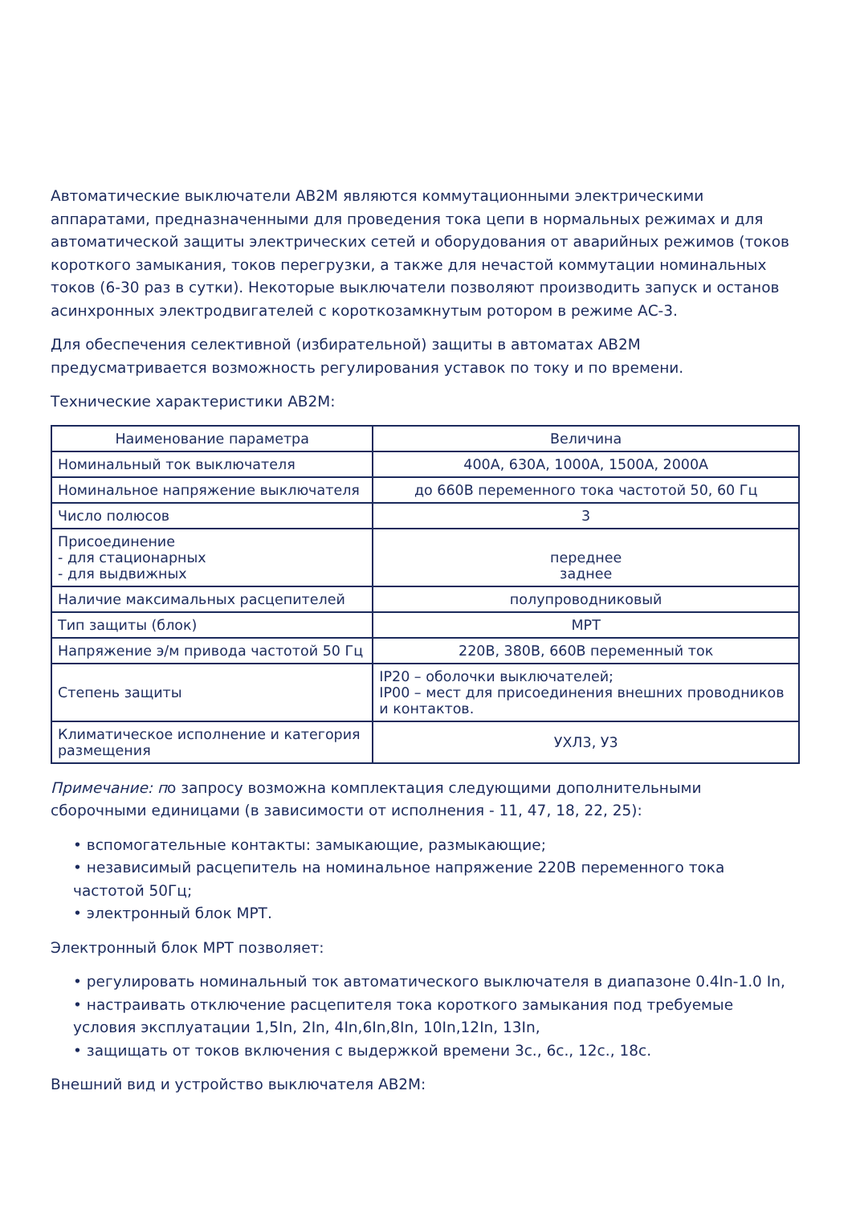Автоматические выключатели АВ2М являются коммутационными электрическими аппаратами, предназначенными для проведения тока цепи в нормальных режимах и для автоматической защиты электрических сетей и оборудования от аварийных режимов (токов короткого замыкания, токов перегрузки, а также для нечастой коммутации номинальных токов (6-30 раз в сутки). Некоторые выключатели позволяют производить запуск и останов асинхронных электродвигателей с короткозамкнутым ротором в режиме АС-3.
Для обеспечения селективной (избирательной) защиты в автоматах АВ2М предусматривается возможность регулирования уставок по току и по времени.
Технические характеристики АВ2М:
| Наименование параметра | Величина |
| --- | --- |
| Номинальный ток выключателя | 400А, 630А, 1000А, 1500А, 2000А |
| Номинальное напряжение выключателя | до 660В переменного тока частотой 50, 60 Гц |
| Число полюсов | 3 |
| Присоединение - для стационарных - для выдвижных | переднее заднее |
| Наличие максимальных расцепителей | полупроводниковый |
| Тип защиты (блок) | МРТ |
| Напряжение э/м привода частотой 50 Гц | 220В, 380В, 660В переменный ток |
| Степень защиты | IP20 – оболочки выключателей; IP00 – мест для присоединения внешних проводников и контактов. |
| Климатическое исполнение и категория размещения | УХЛ3, У3 |
Примечание: по запросу возможна комплектация следующими дополнительными сборочными единицами (в зависимости от исполнения - 11, 47, 18, 22, 25):
• вспомогательные контакты: замыкающие, размыкающие;
• независимый расцепитель на номинальное напряжение 220В переменного тока частотой 50Гц;
• электронный блок МРТ.
Электронный блок МРТ позволяет:
• регулировать номинальный ток автоматического выключателя в диапазоне 0.4In-1.0 In,
• настраивать отключение расцепителя тока короткого замыкания под требуемые условия эксплуатации 1,5In, 2In, 4In,6In,8In, 10In,12In, 13In,
• защищать от токов включения с выдержкой времени 3с., 6с., 12с., 18с.
Внешний вид и устройство выключателя АВ2М: